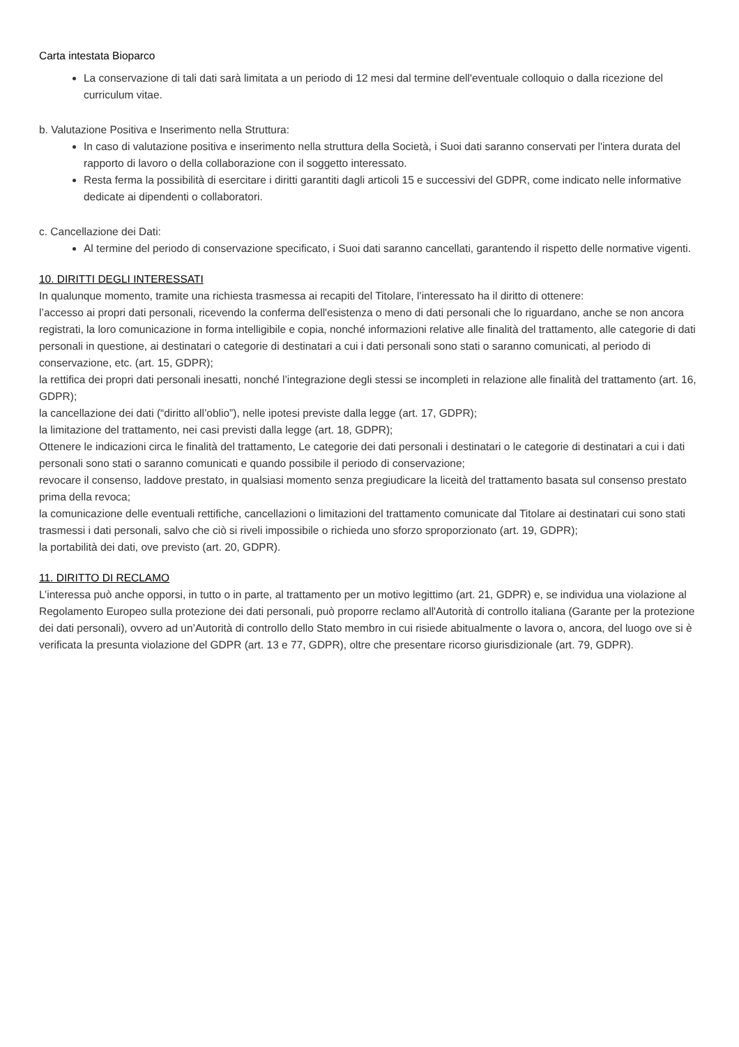Carta intestata Bioparco
La conservazione di tali dati sarà limitata a un periodo di 12 mesi dal termine dell'eventuale colloquio o dalla ricezione del curriculum vitae.
b. Valutazione Positiva e Inserimento nella Struttura:
In caso di valutazione positiva e inserimento nella struttura della Società, i Suoi dati saranno conservati per l'intera durata del rapporto di lavoro o della collaborazione con il soggetto interessato.
Resta ferma la possibilità di esercitare i diritti garantiti dagli articoli 15 e successivi del GDPR, come indicato nelle informative dedicate ai dipendenti o collaboratori.
c. Cancellazione dei Dati:
Al termine del periodo di conservazione specificato, i Suoi dati saranno cancellati, garantendo il rispetto delle normative vigenti.
10. DIRITTI DEGLI INTERESSATI
In qualunque momento, tramite una richiesta trasmessa ai recapiti del Titolare, l’interessato ha il diritto di ottenere:
l’accesso ai propri dati personali, ricevendo la conferma dell'esistenza o meno di dati personali che lo riguardano, anche se non ancora registrati, la loro comunicazione in forma intelligibile e copia, nonché informazioni relative alle finalità del trattamento, alle categorie di dati personali in questione, ai destinatari o categorie di destinatari a cui i dati personali sono stati o saranno comunicati, al periodo di conservazione, etc. (art. 15, GDPR);
la rettifica dei propri dati personali inesatti, nonché l’integrazione degli stessi se incompleti in relazione alle finalità del trattamento (art. 16, GDPR);
la cancellazione dei dati (“diritto all’oblio”), nelle ipotesi previste dalla legge (art. 17, GDPR);
la limitazione del trattamento, nei casi previsti dalla legge (art. 18, GDPR);
Ottenere le indicazioni circa le finalità del trattamento, Le categorie dei dati personali i destinatari o le categorie di destinatari a cui i dati personali sono stati o saranno comunicati e quando possibile il periodo di conservazione;
revocare il consenso, laddove prestato, in qualsiasi momento senza pregiudicare la liceità del trattamento basata sul consenso prestato prima della revoca;
la comunicazione delle eventuali rettifiche, cancellazioni o limitazioni del trattamento comunicate dal Titolare ai destinatari cui sono stati trasmessi i dati personali, salvo che ciò si riveli impossibile o richieda uno sforzo sproporzionato (art. 19, GDPR);
la portabilità dei dati, ove previsto (art. 20, GDPR).
11. DIRITTO DI RECLAMO
L’interessa può anche opporsi, in tutto o in parte, al trattamento per un motivo legittimo (art. 21, GDPR) e, se individua una violazione al Regolamento Europeo sulla protezione dei dati personali, può proporre reclamo all'Autorità di controllo italiana (Garante per la protezione dei dati personali), ovvero ad un’Autorità di controllo dello Stato membro in cui risiede abitualmente o lavora o, ancora, del luogo ove si è verificata la presunta violazione del GDPR (art. 13 e 77, GDPR), oltre che presentare ricorso giurisdizionale (art. 79, GDPR).